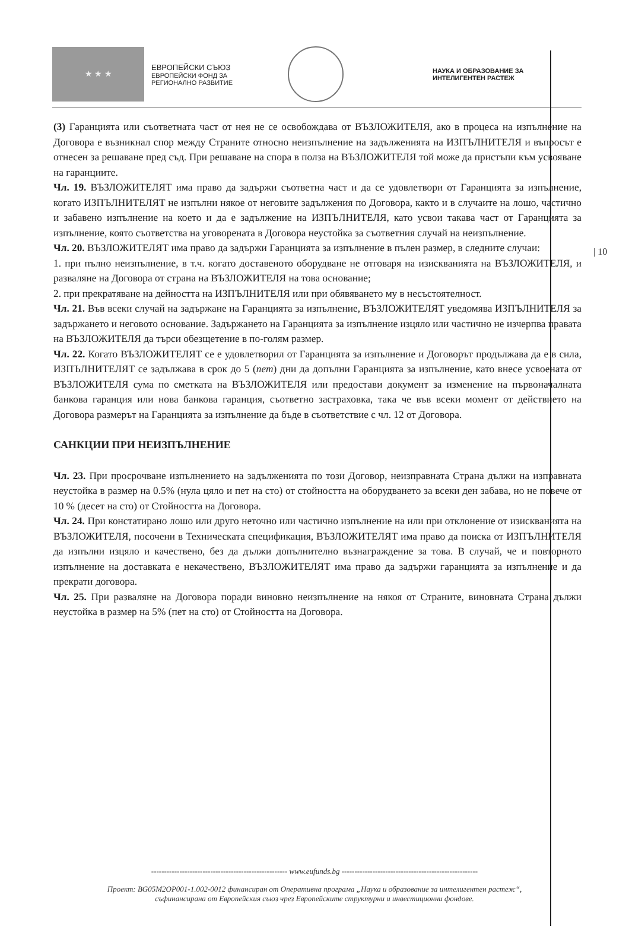★ ★ ★
ЕВРОПЕЙСКИ СЪЮЗ
ЕВРОПЕЙСКИ ФОНД ЗА
РЕГИОНАЛНО РАЗВИТИЕ
НАУКА И ОБРАЗОВАНИЕ ЗА
ИНТЕЛИГЕНТЕН РАСТЕЖ
| 10
(3) Гаранцията или съответната част от нея не се освобождава от ВЪЗЛОЖИТЕЛЯ, ако в процеса на изпълнение на Договора е възникнал спор между Страните относно неизпълнение на задълженията на ИЗПЪЛНИТЕЛЯ и въпросът е отнесен за решаване пред съд. При решаване на спора в полза на ВЪЗЛОЖИТЕЛЯ той може да пристъпи към усвояване на гаранциите.
Чл. 19. ВЪЗЛОЖИТЕЛЯТ има право да задържи съответна част и да се удовлетвори от Гаранцията за изпълнение, когато ИЗПЪЛНИТЕЛЯТ не изпълни някое от неговите задължения по Договора, както и в случаите на лошо, частично и забавено изпълнение на което и да е задължение на ИЗПЪЛНИТЕЛЯ, като усвои такава част от Гаранцията за изпълнение, която съответства на уговорената в Договора неустойка за съответния случай на неизпълнение.
Чл. 20. ВЪЗЛОЖИТЕЛЯТ има право да задържи Гаранцията за изпълнение в пълен размер, в следните случаи:
1. при пълно неизпълнение, в т.ч. когато доставеното оборудване не отговаря на изискванията на ВЪЗЛОЖИТЕЛЯ, и разваляне на Договора от страна на ВЪЗЛОЖИТЕЛЯ на това основание;
2. при прекратяване на дейността на ИЗПЪЛНИТЕЛЯ или при обявяването му в несъстоятелност.
Чл. 21. Във всеки случай на задържане на Гаранцията за изпълнение, ВЪЗЛОЖИТЕЛЯТ уведомява ИЗПЪЛНИТЕЛЯ за задържането и неговото основание. Задържането на Гаранцията за изпълнение изцяло или частично не изчерпва правата на ВЪЗЛОЖИТЕЛЯ да търси обезщетение в по-голям размер.
Чл. 22. Когато ВЪЗЛОЖИТЕЛЯТ се е удовлетворил от Гаранцията за изпълнение и Договорът продължава да е в сила, ИЗПЪЛНИТЕЛЯТ се задължава в срок до 5 (пет) дни да допълни Гаранцията за изпълнение, като внесе усвоената от ВЪЗЛОЖИТЕЛЯ сума по сметката на ВЪЗЛОЖИТЕЛЯ или предостави документ за изменение на първоначалната банкова гаранция или нова банкова гаранция, съответно застраховка, така че във всеки момент от действието на Договора размерът на Гаранцията за изпълнение да бъде в съответствие с чл. 12 от Договора.
САНКЦИИ ПРИ НЕИЗПЪЛНЕНИЕ
Чл. 23. При просрочване изпълнението на задълженията по този Договор, неизправната Страна дължи на изправната неустойка в размер на 0.5% (нула цяло и пет на сто) от стойността на оборудването за всеки ден забава, но не повече от 10 % (десет на сто) от Стойността на Договора.
Чл. 24. При констатирано лошо или друго неточно или частично изпълнение на или при отклонение от изискванията на ВЪЗЛОЖИТЕЛЯ, посочени в Техническата спецификация, ВЪЗЛОЖИТЕЛЯТ има право да поиска от ИЗПЪЛНИТЕЛЯ да изпълни изцяло и качествено, без да дължи допълнително възнаграждение за това. В случай, че и повторното изпълнение на доставката е некачествено, ВЪЗЛОЖИТЕЛЯТ има право да задържи гаранцията за изпълнение и да прекрати договора.
Чл. 25. При разваляне на Договора поради виновно неизпълнение на някоя от Страните, виновната Страна дължи неустойка в размер на 5% (пет на сто) от Стойността на Договора.
----------------------------------------------------- www.eufunds.bg -----------------------------------------------------
Проект: BG05M2OP001-1.002-0012 финансиран от Оперативна програма „Наука и образование за интелигентен растеж“,
съфинансирана от Европейския съюз чрез Европейските структурни и инвестиционни фондове.